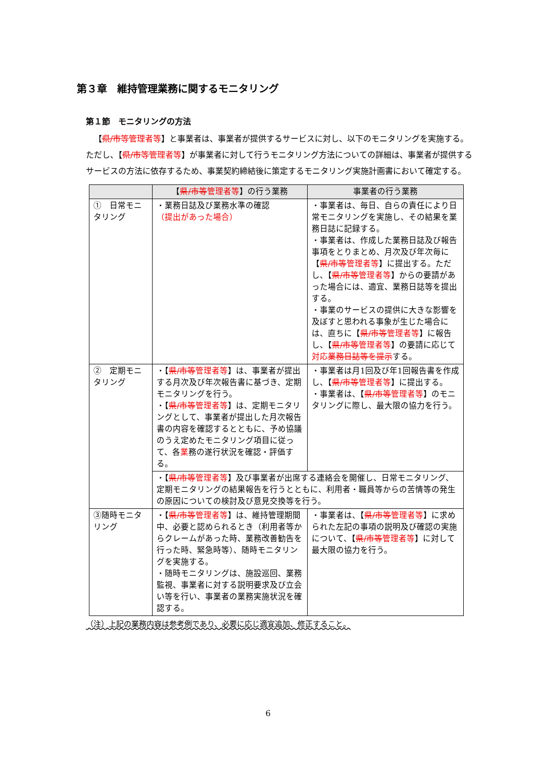第３章　維持管理業務に関するモニタリング
第１節　モニタリングの方法
【県/市等 管理者等】と事業者は、事業者が提供するサービスに対し、以下のモニタリングを実施する。ただし、【県/市等 管理者等】が事業者に対して行うモニタリング方法についての詳細は、事業者が提供するサービスの方法に依存するため、事業契約締結後に策定するモニタリング実施計画書において確定する。
| | 【 県/市等 管理者等 】の行う業務 | 事業者の行う業務 |
| --- | --- | --- |
| ① 日常モニタリング | ・業務日誌及び業務水準の確認 （提出があった場合） | ・事業者は、毎日、自らの責任により日常モニタリングを実施し、その結果を業務日誌に記録する。 ・事業者は、作成した業務日誌及び報告事項をとりまとめ、月次及び年次毎に【 県/市等 管理者等 】に提出する。ただし、【 県/市等 管理者等 】からの要請があった場合には、適宜、業務日誌等を提出する。 ・事業のサービスの提供に大きな影響を及ぼすと思われる事象が生じた場合には、直ちに【 県/市等 管理者等 】に報告し、【 県/市等 管理者等 】の要請に応じて 対応 業務日誌等を提示 する。 |
| ② 定期モニタリング | ・【 県/市等 管理者等 】は、事業者が提出する月次及び年次報告書に基づき、定期モニタリングを行う。 ・【 県/市等 管理者等 】は、定期モニタリングとして、事業者が提出した月次報告書の内容を確認するとともに、予め協議のうえ定めたモニタリング項目に従って、各 業 務の遂行状況を確認・評価する。 | ・事業者は月1回及び年1回報告書を作成し、【 県/市等 管理者等 】に提出する。 ・事業者は、【 県/市等 管理者等 】のモニタリングに際し、最大限の協力を行う。 |
| | ・【 県/市等 管理者等 】及び事業者が出席する連絡会を開催し、日常モニタリング、定期モニタリングの結果報告を行うとともに、利用者・職員等からの苦情等の発生の原因についての検討及び意見交換等を行う。 | |
| ③随時モニタリング | ・【 県/市等 管理者等 】は、維持管理期間中、必要と認められるとき（利用者等からクレームがあった時、業務改善勧告を行った時、緊急時等）、随時モニタリングを実施する。 ・随時モニタリングは、施設巡回、業務監視、事業者に対する説明要求及び立会い等を行い、事業者の業務実施状況を確認する。 | ・事業者は、【 県/市等 管理者等 】に求められた左記の事項の説明及び確認の実施について、【 県/市等 管理者等 】に対して最大限の協力を行う。 |
（注）上記の業務内容は参考例であり、必要に応じ適宜追加、修正すること。
6